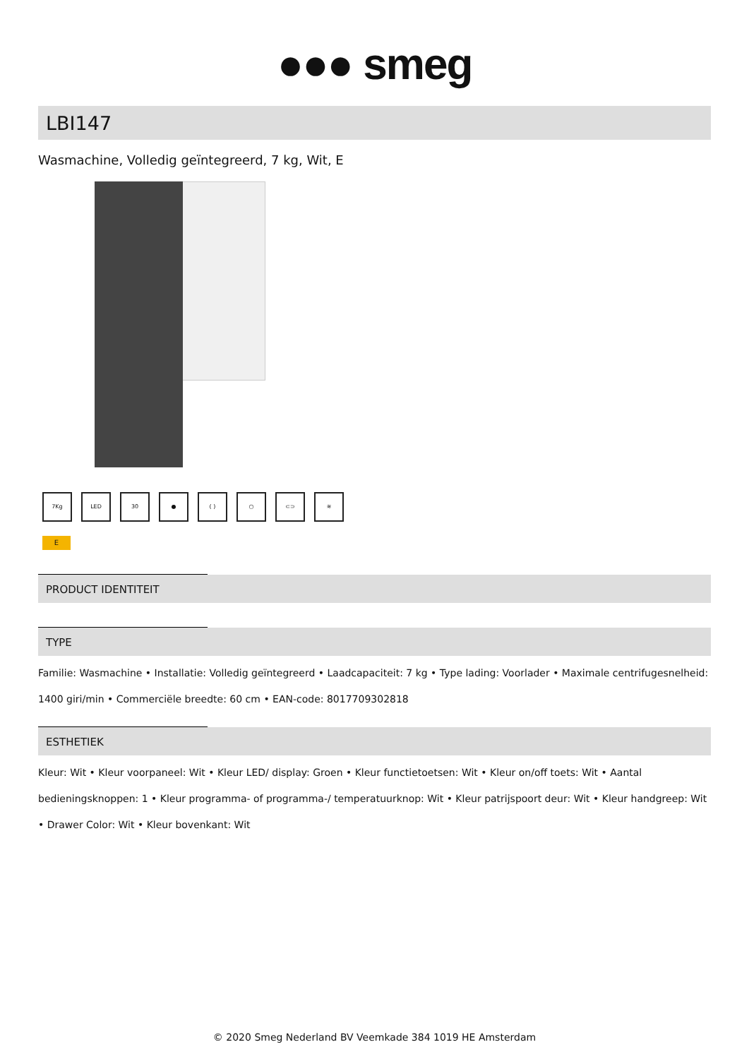●●● smeg
LBI147
Wasmachine, Volledig geïntegreerd, 7 kg, Wit, E
7Kg LED 30 ● ( ) ○ ⊂⊃ ≋
E
PRODUCT IDENTITEIT
TYPE
Familie: Wasmachine • Installatie: Volledig geïntegreerd • Laadcapaciteit: 7 kg • Type lading: Voorlader • Maximale centrifugesnelheid: 1400 giri/min • Commerciële breedte: 60 cm • EAN-code: 8017709302818
ESTHETIEK
Kleur: Wit • Kleur voorpaneel: Wit • Kleur LED/ display: Groen • Kleur functietoetsen: Wit • Kleur on/off toets: Wit • Aantal bedieningsknoppen: 1 • Kleur programma- of programma-/ temperatuurknop: Wit • Kleur patrijspoort deur: Wit • Kleur handgreep: Wit • Drawer Color: Wit • Kleur bovenkant: Wit
© 2020 Smeg Nederland BV Veemkade 384 1019 HE Amsterdam